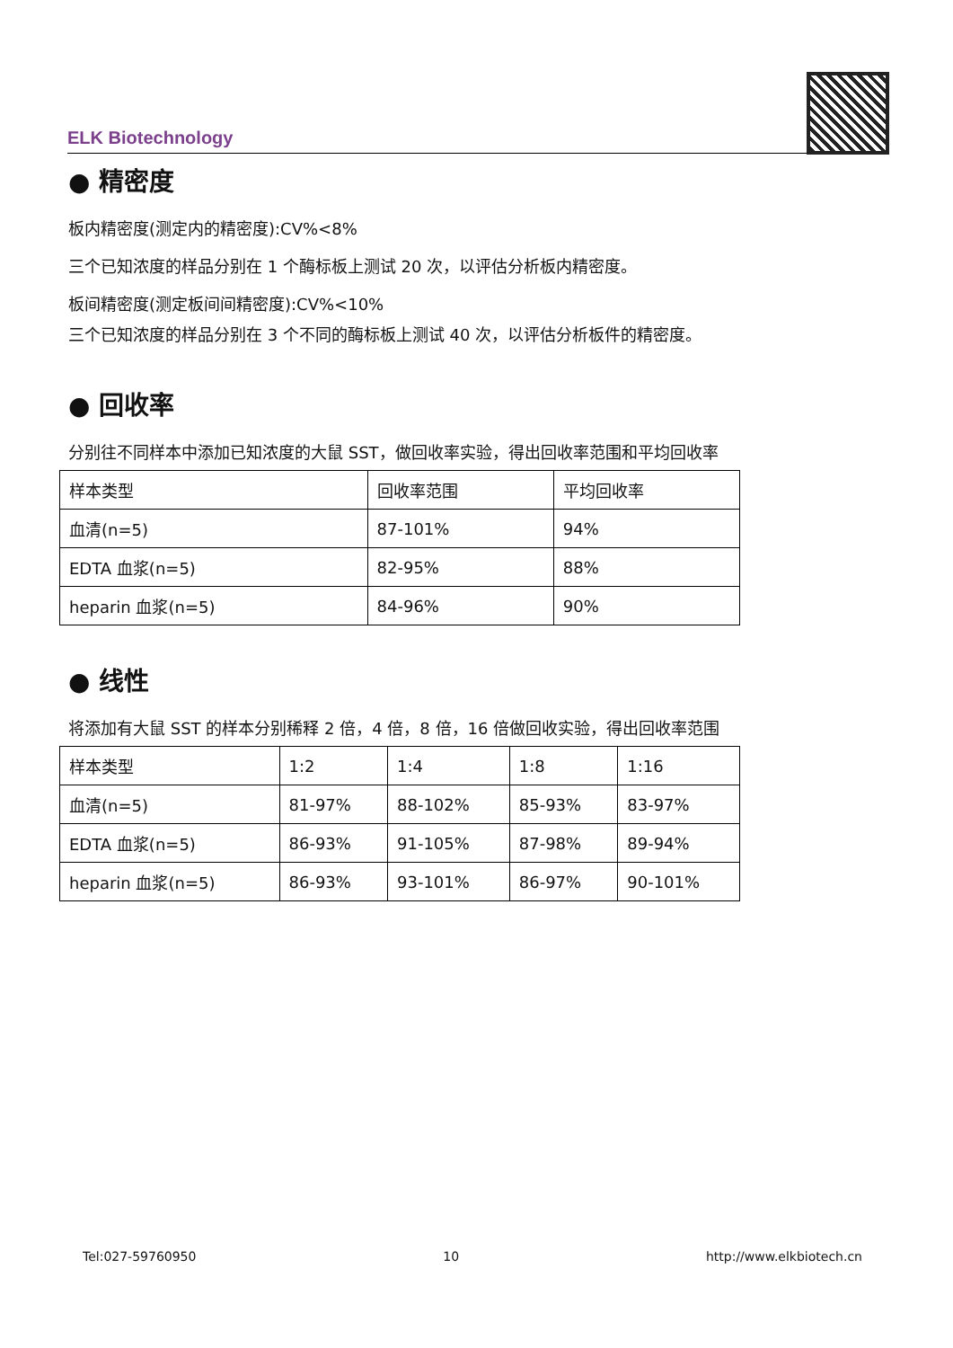ELK Biotechnology
● 精密度
板内精密度(测定内的精密度):CV%<8%
三个已知浓度的样品分别在 1 个酶标板上测试 20 次，以评估分析板内精密度。
板间精密度(测定板间间精密度):CV%<10%
三个已知浓度的样品分别在 3 个不同的酶标板上测试 40 次，以评估分析板件的精密度。
● 回收率
分别往不同样本中添加已知浓度的大鼠 SST，做回收率实验，得出回收率范围和平均回收率
| 样本类型 | 回收率范围 | 平均回收率 |
| 血清(n=5) | 87-101% | 94% |
| EDTA 血浆(n=5) | 82-95% | 88% |
| heparin 血浆(n=5) | 84-96% | 90% |
● 线性
将添加有大鼠 SST 的样本分别稀释 2 倍，4 倍，8 倍，16 倍做回收实验，得出回收率范围
| 样本类型 | 1:2 | 1:4 | 1:8 | 1:16 |
| 血清(n=5) | 81-97% | 88-102% | 85-93% | 83-97% |
| EDTA 血浆(n=5) | 86-93% | 91-105% | 87-98% | 89-94% |
| heparin 血浆(n=5) | 86-93% | 93-101% | 86-97% | 90-101% |
Tel:027-59760950 10 http://www.elkbiotech.cn